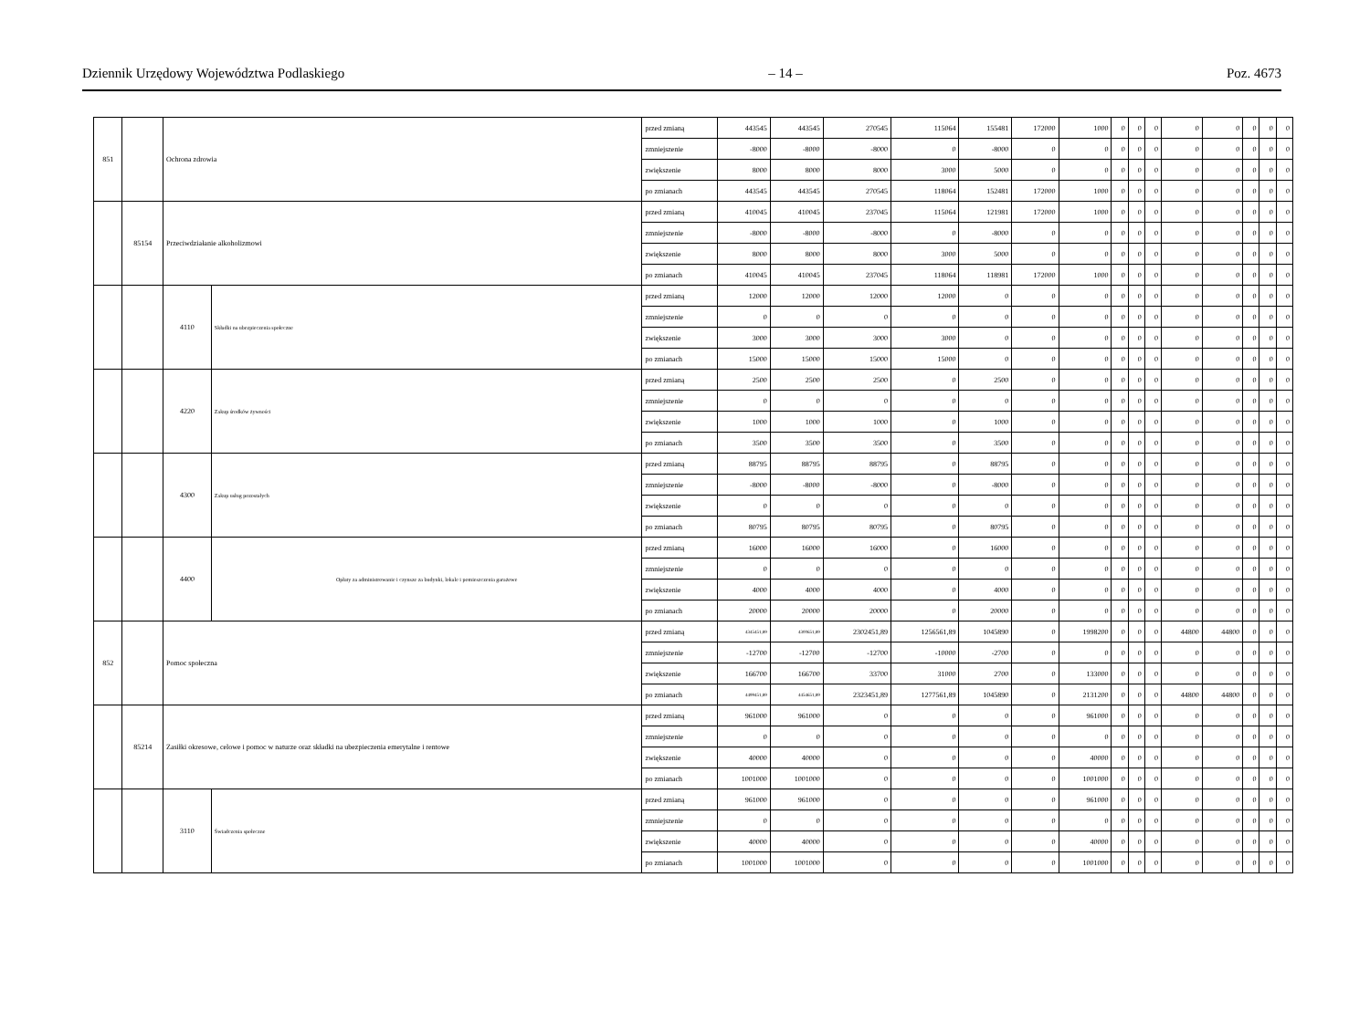Dziennik Urzędowy Województwa Podlaskiego – 14 – Poz. 4673
| 851 | | Ochrona zdrowia | | przed zmianą | 443545 | 443545 | 270545 | 115064 | 155481 | 172000 | 1000 | 0 | 0 | 0 | 0 | 0 | 0 | 0 | 0 |
| | | | | zmniejszenie | -8000 | -8000 | -8000 | 0 | -8000 | 0 | 0 | 0 | 0 | 0 | 0 | 0 | 0 | 0 | 0 |
| | | | | zwiększenie | 8000 | 8000 | 8000 | 3000 | 5000 | 0 | 0 | 0 | 0 | 0 | 0 | 0 | 0 | 0 | 0 |
| | | | | po zmianach | 443545 | 443545 | 270545 | 118064 | 152481 | 172000 | 1000 | 0 | 0 | 0 | 0 | 0 | 0 | 0 | 0 |
| | 85154 | Przeciwdziałanie alkoholizmowi | | przed zmianą | 410045 | 410045 | 237045 | 115064 | 121981 | 172000 | 1000 | 0 | 0 | 0 | 0 | 0 | 0 | 0 | 0 |
| | | | | zmniejszenie | -8000 | -8000 | -8000 | 0 | -8000 | 0 | 0 | 0 | 0 | 0 | 0 | 0 | 0 | 0 | 0 |
| | | | | zwiększenie | 8000 | 8000 | 8000 | 3000 | 5000 | 0 | 0 | 0 | 0 | 0 | 0 | 0 | 0 | 0 | 0 |
| | | | | po zmianach | 410045 | 410045 | 237045 | 118064 | 118981 | 172000 | 1000 | 0 | 0 | 0 | 0 | 0 | 0 | 0 | 0 |
| | | 4110 | Składki na ubezpieczenia społeczne | przed zmianą | 12000 | 12000 | 12000 | 12000 | 0 | 0 | 0 | 0 | 0 | 0 | 0 | 0 | 0 | 0 | 0 |
| | | | | zmniejszenie | 0 | 0 | 0 | 0 | 0 | 0 | 0 | 0 | 0 | 0 | 0 | 0 | 0 | 0 | 0 |
| | | | | zwiększenie | 3000 | 3000 | 3000 | 3000 | 0 | 0 | 0 | 0 | 0 | 0 | 0 | 0 | 0 | 0 | 0 |
| | | | | po zmianach | 15000 | 15000 | 15000 | 15000 | 0 | 0 | 0 | 0 | 0 | 0 | 0 | 0 | 0 | 0 | 0 |
| | | 4220 | Zakup środków żywności | przed zmianą | 2500 | 2500 | 2500 | 0 | 2500 | 0 | 0 | 0 | 0 | 0 | 0 | 0 | 0 | 0 | 0 |
| | | | | zmniejszenie | 0 | 0 | 0 | 0 | 0 | 0 | 0 | 0 | 0 | 0 | 0 | 0 | 0 | 0 | 0 |
| | | | | zwiększenie | 1000 | 1000 | 1000 | 0 | 1000 | 0 | 0 | 0 | 0 | 0 | 0 | 0 | 0 | 0 | 0 |
| | | | | po zmianach | 3500 | 3500 | 3500 | 0 | 3500 | 0 | 0 | 0 | 0 | 0 | 0 | 0 | 0 | 0 | 0 |
| | | 4300 | Zakup usług pozostałych | przed zmianą | 88795 | 88795 | 88795 | 0 | 88795 | 0 | 0 | 0 | 0 | 0 | 0 | 0 | 0 | 0 | 0 |
| | | | | zmniejszenie | -8000 | -8000 | -8000 | 0 | -8000 | 0 | 0 | 0 | 0 | 0 | 0 | 0 | 0 | 0 | 0 |
| | | | | zwiększenie | 0 | 0 | 0 | 0 | 0 | 0 | 0 | 0 | 0 | 0 | 0 | 0 | 0 | 0 | 0 |
| | | | | po zmianach | 80795 | 80795 | 80795 | 0 | 80795 | 0 | 0 | 0 | 0 | 0 | 0 | 0 | 0 | 0 | 0 |
| | | 4400 | Opłaty za administrowanie i czynsze za budynki, lokale i pomieszczenia garażowe | przed zmianą | 16000 | 16000 | 16000 | 0 | 16000 | 0 | 0 | 0 | 0 | 0 | 0 | 0 | 0 | 0 | 0 |
| | | | | zmniejszenie | 0 | 0 | 0 | 0 | 0 | 0 | 0 | 0 | 0 | 0 | 0 | 0 | 0 | 0 | 0 |
| | | | | zwiększenie | 4000 | 4000 | 4000 | 0 | 4000 | 0 | 0 | 0 | 0 | 0 | 0 | 0 | 0 | 0 | 0 |
| | | | | po zmianach | 20000 | 20000 | 20000 | 0 | 20000 | 0 | 0 | 0 | 0 | 0 | 0 | 0 | 0 | 0 | 0 |
| 852 | | Pomoc społeczna | | przed zmianą | 4345451,89 | 4300651,89 | 2302451,89 | 1256561,89 | 1045890 | 0 | 1998200 | 0 | 0 | 0 | 44800 | 44800 | 0 | 0 | 0 |
| | | | | zmniejszenie | -12700 | -12700 | -12700 | -10000 | -2700 | 0 | 0 | 0 | 0 | 0 | 0 | 0 | 0 | 0 | 0 |
| | | | | zwiększenie | 166700 | 166700 | 33700 | 31000 | 2700 | 0 | 133000 | 0 | 0 | 0 | 0 | 0 | 0 | 0 | 0 |
| | | | | po zmianach | 4499451,89 | 4454651,89 | 2323451,89 | 1277561,89 | 1045890 | 0 | 2131200 | 0 | 0 | 0 | 44800 | 44800 | 0 | 0 | 0 |
| | 85214 | Zasiłki okresowe, celowe i pomoc w naturze oraz składki na ubezpieczenia emerytalne i rentowe | | przed zmianą | 961000 | 961000 | 0 | 0 | 0 | 0 | 961000 | 0 | 0 | 0 | 0 | 0 | 0 | 0 | 0 |
| | | | | zmniejszenie | 0 | 0 | 0 | 0 | 0 | 0 | 0 | 0 | 0 | 0 | 0 | 0 | 0 | 0 | 0 |
| | | | | zwiększenie | 40000 | 40000 | 0 | 0 | 0 | 0 | 40000 | 0 | 0 | 0 | 0 | 0 | 0 | 0 | 0 |
| | | | | po zmianach | 1001000 | 1001000 | 0 | 0 | 0 | 0 | 1001000 | 0 | 0 | 0 | 0 | 0 | 0 | 0 | 0 |
| | | 3110 | Świadczenia społeczne | przed zmianą | 961000 | 961000 | 0 | 0 | 0 | 0 | 961000 | 0 | 0 | 0 | 0 | 0 | 0 | 0 | 0 |
| | | | | zmniejszenie | 0 | 0 | 0 | 0 | 0 | 0 | 0 | 0 | 0 | 0 | 0 | 0 | 0 | 0 | 0 |
| | | | | zwiększenie | 40000 | 40000 | 0 | 0 | 0 | 0 | 40000 | 0 | 0 | 0 | 0 | 0 | 0 | 0 | 0 |
| | | | | po zmianach | 1001000 | 1001000 | 0 | 0 | 0 | 0 | 1001000 | 0 | 0 | 0 | 0 | 0 | 0 | 0 | 0 |